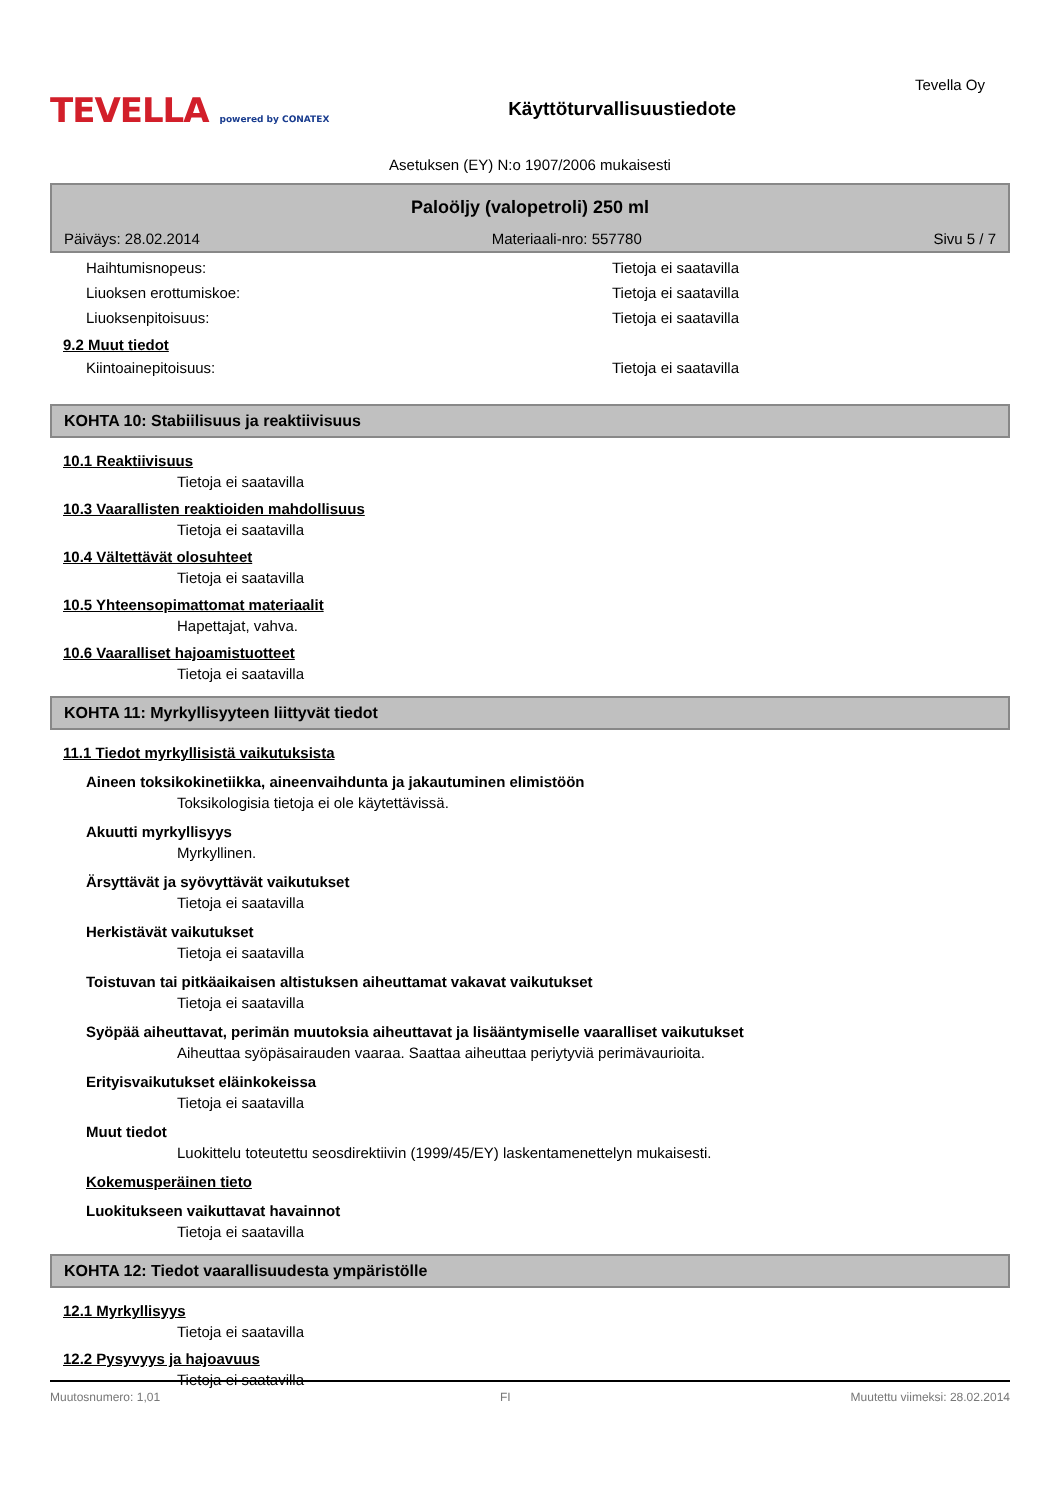TEVELLA powered by CONATEX
Käyttöturvallisuustiedote
Tevella Oy
Asetuksen (EY) N:o 1907/2006 mukaisesti
Paloöljy (valopetroli) 250 ml
Päiväys: 28.02.2014 Materiaali-nro: 557780 Sivu 5 / 7
Haihtumisnopeus: Tietoja ei saatavilla
Liuoksen erottumiskoe: Tietoja ei saatavilla
Liuoksenpitoisuus: Tietoja ei saatavilla
9.2 Muut tiedot
Kiintoainepitoisuus: Tietoja ei saatavilla
KOHTA 10: Stabiilisuus ja reaktiivisuus
10.1 Reaktiivisuus
Tietoja ei saatavilla
10.3 Vaarallisten reaktioiden mahdollisuus
Tietoja ei saatavilla
10.4 Vältettävät olosuhteet
Tietoja ei saatavilla
10.5 Yhteensopimattomat materiaalit
Hapettajat, vahva.
10.6 Vaaralliset hajoamistuotteet
Tietoja ei saatavilla
KOHTA 11: Myrkyllisyyteen liittyvät tiedot
11.1 Tiedot myrkyllisistä vaikutuksista
Aineen toksikokinetiikka, aineenvaihdunta ja jakautuminen elimistöön
Toksikologisia tietoja ei ole käytettävissä.
Akuutti myrkyllisyys
Myrkyllinen.
Ärsyttävät ja syövyttävät vaikutukset
Tietoja ei saatavilla
Herkistävät vaikutukset
Tietoja ei saatavilla
Toistuvan tai pitkäaikaisen altistuksen aiheuttamat vakavat vaikutukset
Tietoja ei saatavilla
Syöpää aiheuttavat, perimän muutoksia aiheuttavat ja lisääntymiselle vaaralliset vaikutukset
Aiheuttaa syöpäsairauden vaaraa. Saattaa aiheuttaa periytyviä perimävaurioita.
Erityisvaikutukset eläinkokeissa
Tietoja ei saatavilla
Muut tiedot
Luokittelu toteutettu seosdirektiivin (1999/45/EY) laskentamenettelyn mukaisesti.
Kokemusperäinen tieto
Luokitukseen vaikuttavat havainnot
Tietoja ei saatavilla
KOHTA 12: Tiedot vaarallisuudesta ympäristölle
12.1 Myrkyllisyys
Tietoja ei saatavilla
12.2 Pysyvyys ja hajoavuus
Tietoja ei saatavilla
Muutosnumero: 1,01 FI Muutettu viimeksi: 28.02.2014